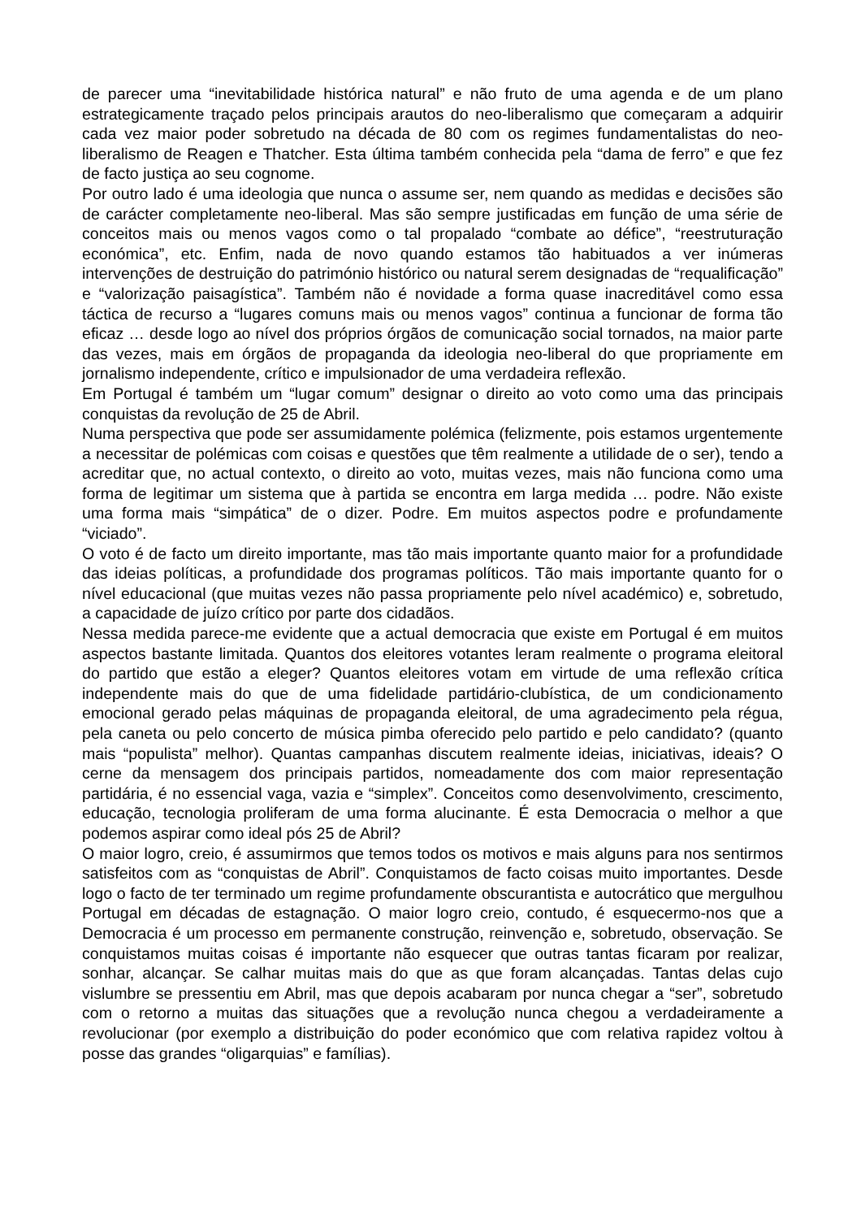de parecer uma “inevitabilidade histórica natural” e não fruto de uma agenda e de um plano estrategicamente traçado pelos principais arautos do neo-liberalismo que começaram a adquirir cada vez maior poder sobretudo na década de 80 com os regimes fundamentalistas do neo-liberalismo de Reagen e Thatcher. Esta última também conhecida pela “dama de ferro” e que fez de facto justiça ao seu cognome.
Por outro lado é uma ideologia que nunca o assume ser, nem quando as medidas e decisões são de carácter completamente neo-liberal. Mas são sempre justificadas em função de uma série de conceitos mais ou menos vagos como o tal propalado “combate ao défice”, “reestruturação económica”, etc. Enfim, nada de novo quando estamos tão habituados a ver inúmeras intervenções de destruição do património histórico ou natural serem designadas de “requalificação” e “valorização paisagística”. Também não é novidade a forma quase inacreditável como essa táctica de recurso a “lugares comuns mais ou menos vagos” continua a funcionar de forma tão eficaz … desde logo ao nível dos próprios órgãos de comunicação social tornados, na maior parte das vezes, mais em órgãos de propaganda da ideologia neo-liberal do que propriamente em jornalismo independente, crítico e impulsionador de uma verdadeira reflexão.
Em Portugal é também um “lugar comum” designar o direito ao voto como uma das principais conquistas da revolução de 25 de Abril.
Numa perspectiva que pode ser assumidamente polémica (felizmente, pois estamos urgentemente a necessitar de polémicas com coisas e questões que têm realmente a utilidade de o ser), tendo a acreditar que, no actual contexto, o direito ao voto, muitas vezes, mais não funciona como uma forma de legitimar um sistema que à partida se encontra em larga medida … podre. Não existe uma forma mais “simpática” de o dizer. Podre. Em muitos aspectos podre e profundamente “viciado”.
O voto é de facto um direito importante, mas tão mais importante quanto maior for a profundidade das ideias políticas, a profundidade dos programas políticos. Tão mais importante quanto for o nível educacional (que muitas vezes não passa propriamente pelo nível académico) e, sobretudo, a capacidade de juízo crítico por parte dos cidadãos.
Nessa medida parece-me evidente que a actual democracia que existe em Portugal é em muitos aspectos bastante limitada. Quantos dos eleitores votantes leram realmente o programa eleitoral do partido que estão a eleger? Quantos eleitores votam em virtude de uma reflexão crítica independente mais do que de uma fidelidade partidário-clubística, de um condicionamento emocional gerado pelas máquinas de propaganda eleitoral, de uma agradecimento pela régua, pela caneta ou pelo concerto de música pimba oferecido pelo partido e pelo candidato? (quanto mais “populista” melhor). Quantas campanhas discutem realmente ideias, iniciativas, ideais? O cerne da mensagem dos principais partidos, nomeadamente dos com maior representação partidária, é no essencial vaga, vazia e “simplex”. Conceitos como desenvolvimento, crescimento, educação, tecnologia proliferam de uma forma alucinante. É esta Democracia o melhor a que podemos aspirar como ideal pós 25 de Abril?
O maior logro, creio, é assumirmos que temos todos os motivos e mais alguns para nos sentirmos satisfeitos com as “conquistas de Abril”. Conquistamos de facto coisas muito importantes. Desde logo o facto de ter terminado um regime profundamente obscurantista e autocrático que mergulhou Portugal em décadas de estagnação. O maior logro creio, contudo, é esquecermo-nos que a Democracia é um processo em permanente construção, reinvenção e, sobretudo, observação. Se conquistamos muitas coisas é importante não esquecer que outras tantas ficaram por realizar, sonhar, alcançar. Se calhar muitas mais do que as que foram alcançadas. Tantas delas cujo vislumbre se pressentiu em Abril, mas que depois acabaram por nunca chegar a “ser”, sobretudo com o retorno a muitas das situações que a revolução nunca chegou a verdadeiramente a revolucionar (por exemplo a distribuição do poder económico que com relativa rapidez voltou à posse das grandes “oligarquias” e famílias).